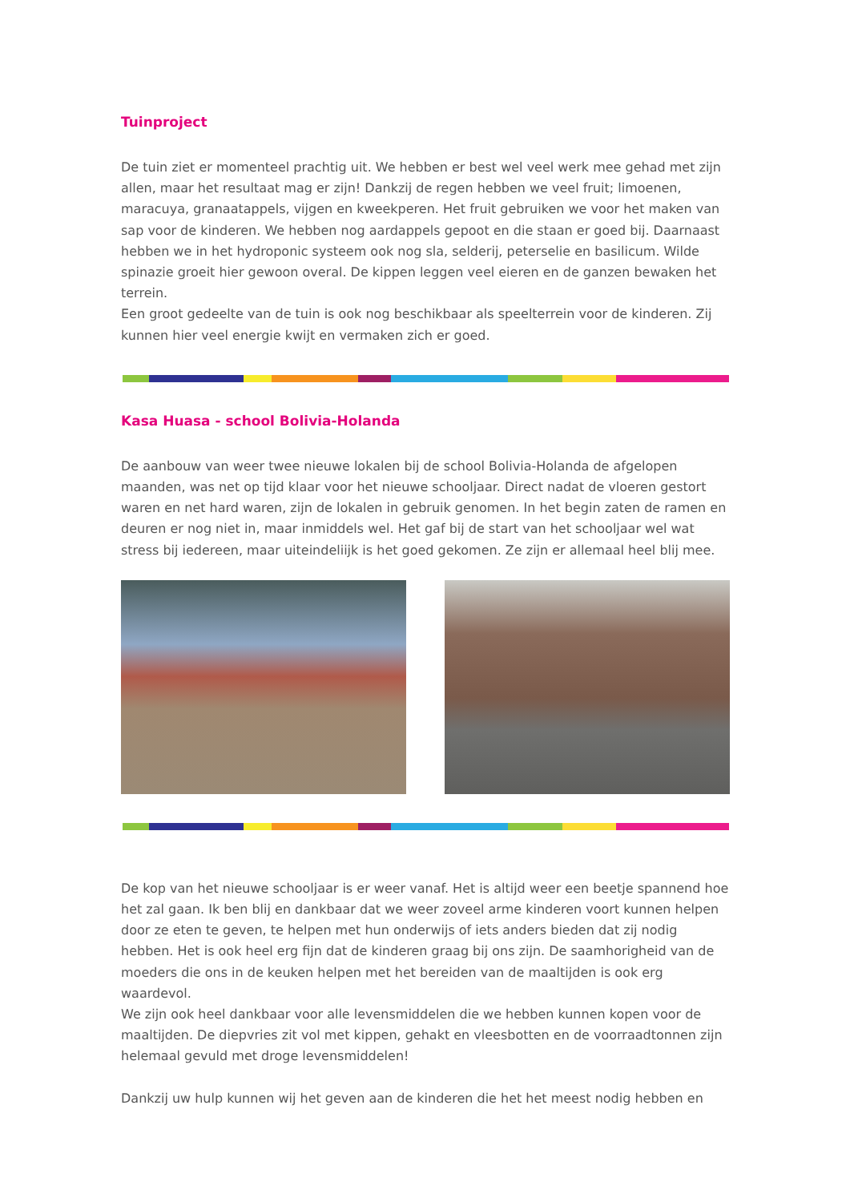Tuinproject
De tuin ziet er momenteel prachtig uit. We hebben er best wel veel werk mee gehad met zijn allen, maar het resultaat mag er zijn! Dankzij de regen hebben we veel fruit; limoenen, maracuya, granaatappels, vijgen en kweekperen. Het fruit gebruiken we voor het maken van sap voor de kinderen. We hebben nog aardappels gepoot en die staan er goed bij. Daarnaast hebben we in het hydroponic systeem ook nog sla, selderij, peterselie en basilicum. Wilde spinazie groeit hier gewoon overal. De kippen leggen veel eieren en de ganzen bewaken het terrein.
Een groot gedeelte van de tuin is ook nog beschikbaar als speelterrein voor de kinderen. Zij kunnen hier veel energie kwijt en vermaken zich er goed.
Kasa Huasa - school Bolivia-Holanda
De aanbouw van weer twee nieuwe lokalen bij de school Bolivia-Holanda de afgelopen maanden, was net op tijd klaar voor het nieuwe schooljaar. Direct nadat de vloeren gestort waren en net hard waren, zijn de lokalen in gebruik genomen. In het begin zaten de ramen en deuren er nog niet in, maar inmiddels wel. Het gaf bij de start van het schooljaar wel wat stress bij iedereen, maar uiteindeliijk is het goed gekomen. Ze zijn er allemaal heel blij mee.
De kop van het nieuwe schooljaar is er weer vanaf. Het is altijd weer een beetje spannend hoe het zal gaan. Ik ben blij en dankbaar dat we weer zoveel arme kinderen voort kunnen helpen door ze eten te geven, te helpen met hun onderwijs of iets anders bieden dat zij nodig hebben. Het is ook heel erg fijn dat de kinderen graag bij ons zijn. De saamhorigheid van de moeders die ons in de keuken helpen met het bereiden van de maaltijden is ook erg waardevol.
We zijn ook heel dankbaar voor alle levensmiddelen die we hebben kunnen kopen voor de maaltijden. De diepvries zit vol met kippen, gehakt en vleesbotten en de voorraadtonnen zijn helemaal gevuld met droge levensmiddelen!
Dankzij uw hulp kunnen wij het geven aan de kinderen die het het meest nodig hebben en